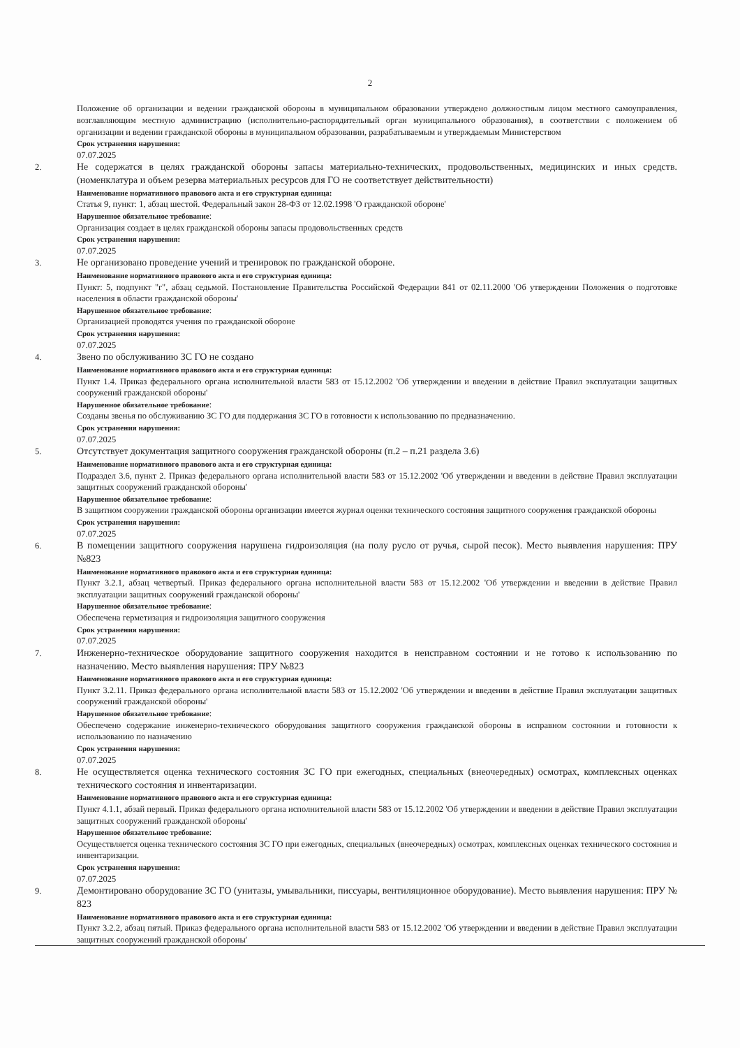2
Положение об организации и ведении гражданской обороны в муниципальном образовании утверждено должностным лицом местного самоуправления, возглавляющим местную администрацию (исполнительно-распорядительный орган муниципального образования), в соответствии с положением об организации и ведении гражданской обороны в муниципальном образовании, разрабатываемым и утверждаемым Министерством
Срок устранения нарушения:
07.07.2025
2. Не содержатся в целях гражданской обороны запасы материально-технических, продовольственных, медицинских и иных средств. (номенклатура и объем резерва материальных ресурсов для ГО не соответствует действительности)
Наименование нормативного правового акта и его структурная единица:
Статья 9, пункт: 1, абзац шестой. Федеральный закон 28-ФЗ от 12.02.1998 'О гражданской обороне'
Нарушенное обязательное требование:
Организация создает в целях гражданской обороны запасы продовольственных средств
Срок устранения нарушения:
07.07.2025
3. Не организовано проведение учений и тренировок по гражданской обороне.
Наименование нормативного правового акта и его структурная единица:
Пункт: 5, подпункт "г", абзац седьмой. Постановление Правительства Российской Федерации 841 от 02.11.2000 'Об утверждении Положения о подготовке населения в области гражданской обороны'
Нарушенное обязательное требование:
Организацией проводятся учения по гражданской обороне
Срок устранения нарушения:
07.07.2025
4. Звено по обслуживанию ЗС ГО не создано
Наименование нормативного правового акта и его структурная единица:
Пункт 1.4. Приказ федерального органа исполнительной власти 583 от 15.12.2002 'Об утверждении и введении в действие Правил эксплуатации защитных сооружений гражданской обороны'
Нарушенное обязательное требование:
Созданы звенья по обслуживанию ЗС ГО для поддержания ЗС ГО в готовности к использованию по предназначению.
Срок устранения нарушения:
07.07.2025
5. Отсутствует документация защитного сооружения гражданской обороны (п.2 – п.21 раздела 3.6)
Наименование нормативного правового акта и его структурная единица:
Подраздел 3.6, пункт 2. Приказ федерального органа исполнительной власти 583 от 15.12.2002 'Об утверждении и введении в действие Правил эксплуатации защитных сооружений гражданской обороны'
Нарушенное обязательное требование:
В защитном сооружении гражданской обороны организации имеется журнал оценки технического состояния защитного сооружения гражданской обороны
Срок устранения нарушения:
07.07.2025
6. В помещении защитного сооружения нарушена гидроизоляция (на полу русло от ручья, сырой песок). Место выявления нарушения: ПРУ №823
Наименование нормативного правового акта и его структурная единица:
Пункт 3.2.1, абзац четвертый. Приказ федерального органа исполнительной власти 583 от 15.12.2002 'Об утверждении и введении в действие Правил эксплуатации защитных сооружений гражданской обороны'
Нарушенное обязательное требование:
Обеспечена герметизация и гидроизоляция защитного сооружения
Срок устранения нарушения:
07.07.2025
7. Инженерно-техническое оборудование защитного сооружения находится в неисправном состоянии и не готово к использованию по назначению. Место выявления нарушения: ПРУ №823
Наименование нормативного правового акта и его структурная единица:
Пункт 3.2.11. Приказ федерального органа исполнительной власти 583 от 15.12.2002 'Об утверждении и введении в действие Правил эксплуатации защитных сооружений гражданской обороны'
Нарушенное обязательное требование:
Обеспечено содержание инженерно-технического оборудования защитного сооружения гражданской обороны в исправном состоянии и готовности к использованию по назначению
Срок устранения нарушения:
07.07.2025
8. Не осуществляется оценка технического состояния ЗС ГО при ежегодных, специальных (внеочередных) осмотрах, комплексных оценках технического состояния и инвентаризации.
Наименование нормативного правового акта и его структурная единица:
Пункт 4.1.1, абзай первый. Приказ федерального органа исполнительной власти 583 от 15.12.2002 'Об утверждении и введении в действие Правил эксплуатации защитных сооружений гражданской обороны'
Нарушенное обязательное требование:
Осуществляется оценка технического состояния ЗС ГО при ежегодных, специальных (внеочередных) осмотрах, комплексных оценках технического состояния и инвентаризации.
Срок устранения нарушения:
07.07.2025
9. Демонтировано оборудование ЗС ГО (унитазы, умывальники, писсуары, вентиляционное оборудование). Место выявления нарушения: ПРУ № 823
Наименование нормативного правового акта и его структурная единица:
Пункт 3.2.2, абзац пятый. Приказ федерального органа исполнительной власти 583 от 15.12.2002 'Об утверждении и введении в действие Правил эксплуатации защитных сооружений гражданской обороны'